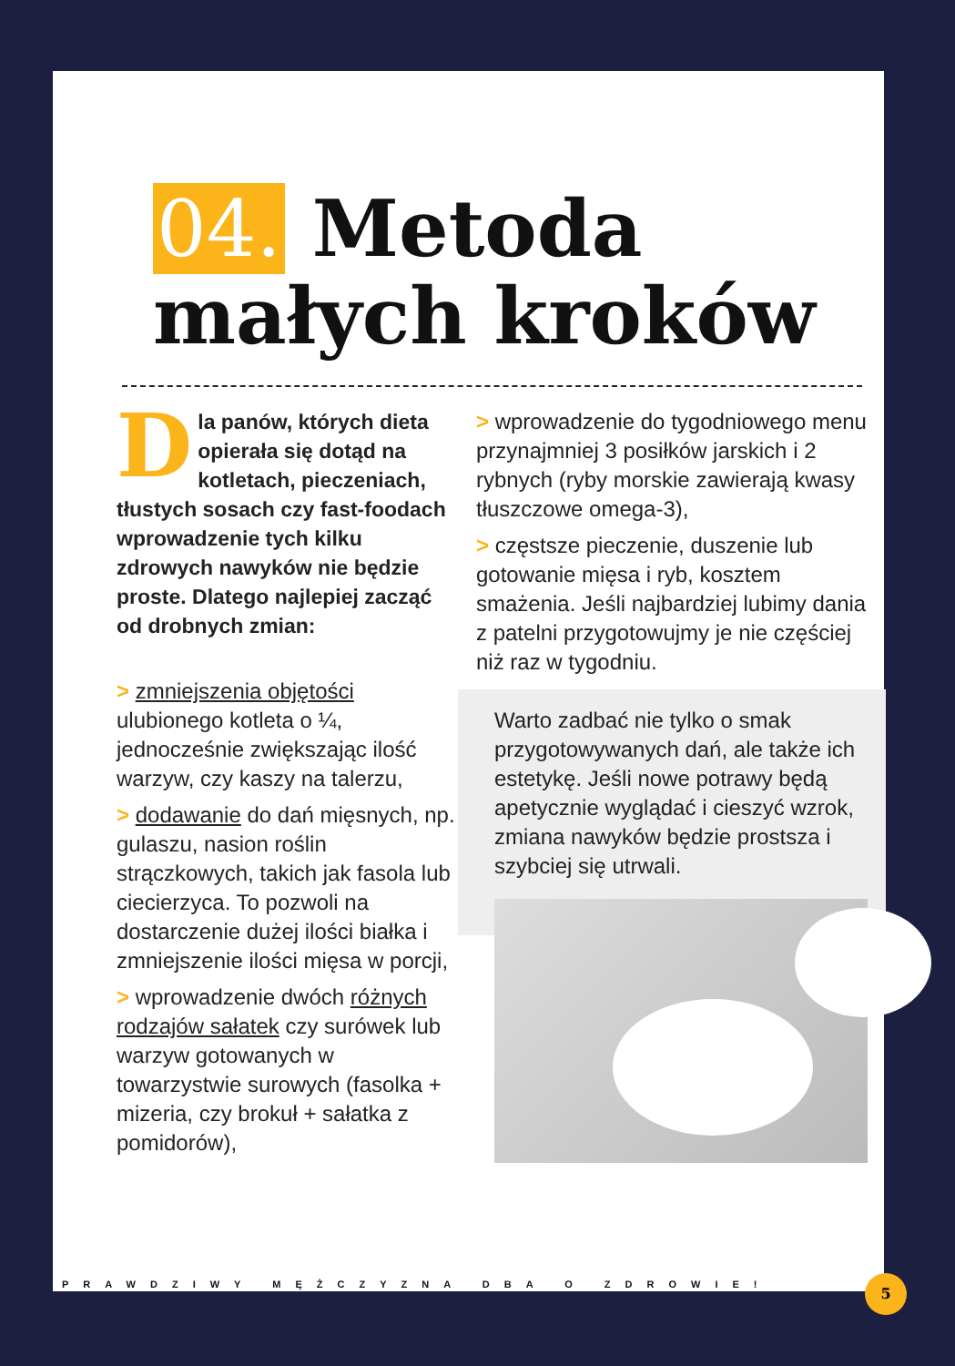04. Metoda
małych kroków
Dla panów, których dieta opierała się dotąd na kotletach, pieczeniach, tłustych sosach czy fast-foodach wprowadzenie tych kilku zdrowych nawyków nie będzie proste. Dlatego najlepiej zacząć od drobnych zmian:
> zmniejszenia objętości ulubionego kotleta o ¼, jednocześnie zwiększając ilość warzyw, czy kaszy na talerzu,
> dodawanie do dań mięsnych, np. gulaszu, nasion roślin strączkowych, takich jak fasola lub ciecierzyca. To pozwoli na dostarczenie dużej ilości białka i zmniejszenie ilości mięsa w porcji,
> wprowadzenie dwóch różnych rodzajów sałatek czy surówek lub warzyw gotowanych w towarzystwie surowych (fasolka + mizeria, czy brokuł + sałatka z pomidorów),
> wprowadzenie do tygodniowego menu przynajmniej 3 posiłków jarskich i 2 rybnych (ryby morskie zawierają kwasy tłuszczowe omega-3),
> częstsze pieczenie, duszenie lub gotowanie mięsa i ryb, kosztem smażenia. Jeśli najbardziej lubimy dania z patelni przygotowujmy je nie częściej niż raz w tygodniu.
Warto zadbać nie tylko o smak przygotowywanych dań, ale także ich estetykę. Jeśli nowe potrawy będą apetycznie wyglądać i cieszyć wzrok, zmiana nawyków będzie prostsza i szybciej się utrwali.
PRAWDZIWY MĘŻCZYZNA DBA O ZDROWIE!
5